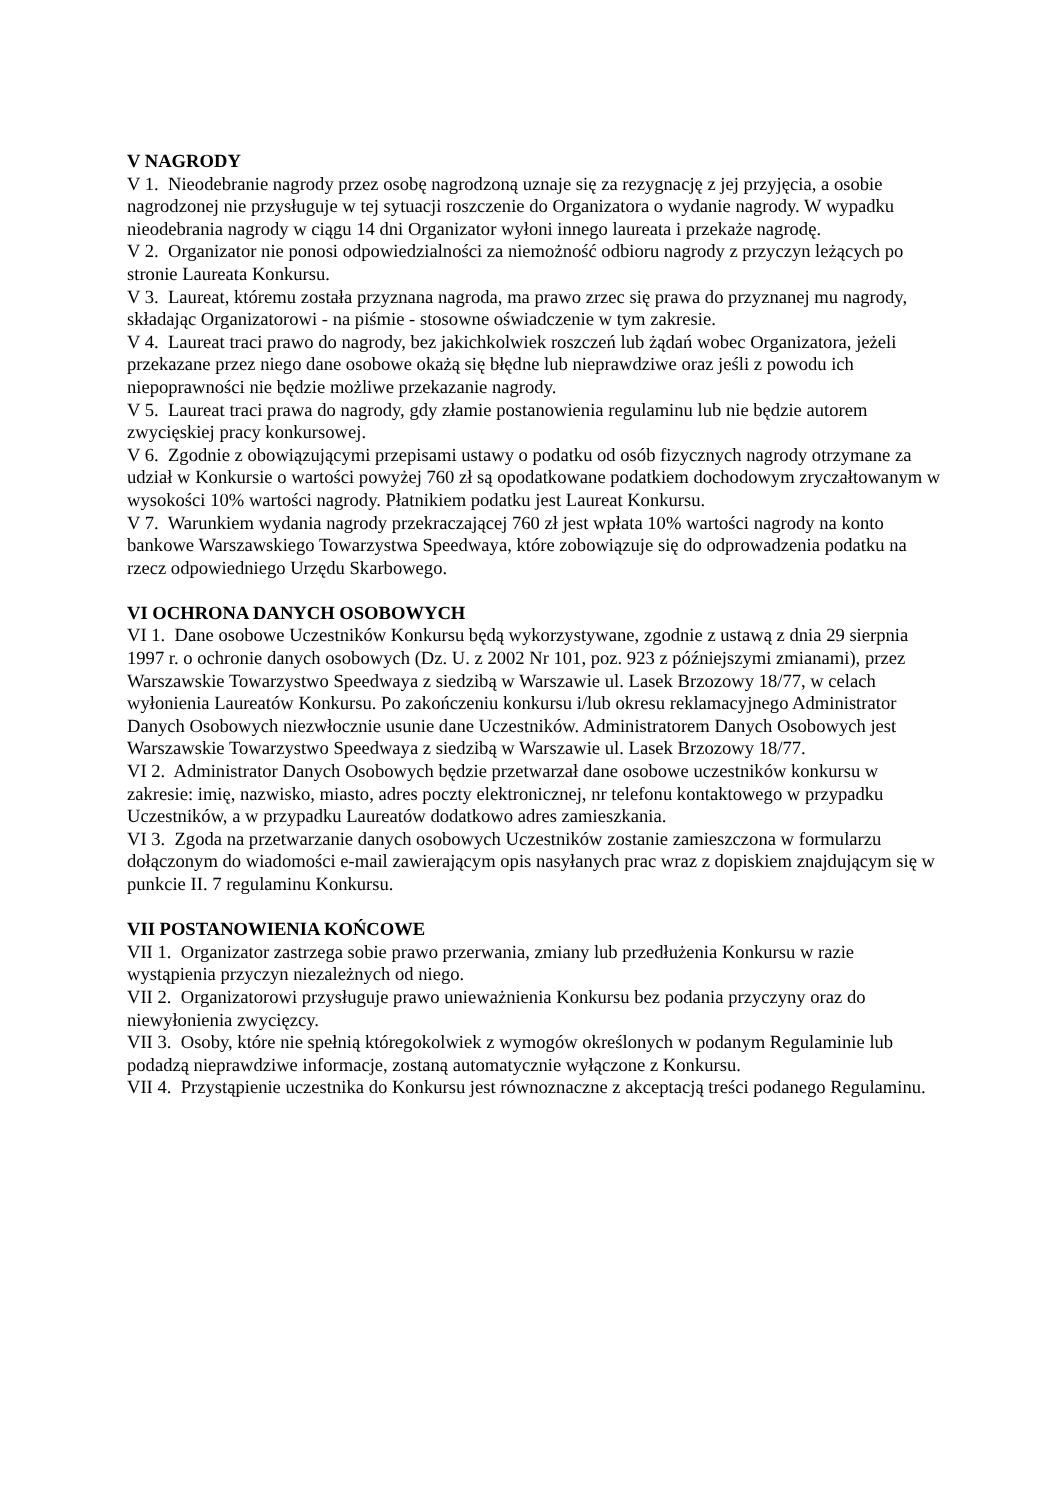V NAGRODY
V 1. Nieodebranie nagrody przez osobę nagrodzoną uznaje się za rezygnację z jej przyjęcia, a osobie nagrodzonej nie przysługuje w tej sytuacji roszczenie do Organizatora o wydanie nagrody. W wypadku nieodebrania nagrody w ciągu 14 dni Organizator wyłoni innego laureata i przekaże nagrodę.
V 2. Organizator nie ponosi odpowiedzialności za niemożność odbioru nagrody z przyczyn leżących po stronie Laureata Konkursu.
V 3. Laureat, któremu została przyznana nagroda, ma prawo zrzec się prawa do przyznanej mu nagrody, składając Organizatorowi - na piśmie - stosowne oświadczenie w tym zakresie.
V 4. Laureat traci prawo do nagrody, bez jakichkolwiek roszczeń lub żądań wobec Organizatora, jeżeli przekazane przez niego dane osobowe okażą się błędne lub nieprawdziwe oraz jeśli z powodu ich niepoprawności nie będzie możliwe przekazanie nagrody.
V 5. Laureat traci prawa do nagrody, gdy złamie postanowienia regulaminu lub nie będzie autorem zwycięskiej pracy konkursowej.
V 6. Zgodnie z obowiązującymi przepisami ustawy o podatku od osób fizycznych nagrody otrzymane za udział w Konkursie o wartości powyżej 760 zł są opodatkowane podatkiem dochodowym zryczałtowanym w wysokości 10% wartości nagrody. Płatnikiem podatku jest Laureat Konkursu.
V 7. Warunkiem wydania nagrody przekraczającej 760 zł jest wpłata 10% wartości nagrody na konto bankowe Warszawskiego Towarzystwa Speedwaya, które zobowiązuje się do odprowadzenia podatku na rzecz odpowiedniego Urzędu Skarbowego.
VI OCHRONA DANYCH OSOBOWYCH
VI 1. Dane osobowe Uczestników Konkursu będą wykorzystywane, zgodnie z ustawą z dnia 29 sierpnia 1997 r. o ochronie danych osobowych (Dz. U. z 2002 Nr 101, poz. 923 z późniejszymi zmianami), przez Warszawskie Towarzystwo Speedwaya z siedzibą w Warszawie ul. Lasek Brzozowy 18/77, w celach wyłonienia Laureatów Konkursu. Po zakończeniu konkursu i/lub okresu reklamacyjnego Administrator Danych Osobowych niezwłocznie usunie dane Uczestników. Administratorem Danych Osobowych jest Warszawskie Towarzystwo Speedwaya z siedzibą w Warszawie ul. Lasek Brzozowy 18/77.
VI 2. Administrator Danych Osobowych będzie przetwarzał dane osobowe uczestników konkursu w zakresie: imię, nazwisko, miasto, adres poczty elektronicznej, nr telefonu kontaktowego w przypadku Uczestników, a w przypadku Laureatów dodatkowo adres zamieszkania.
VI 3. Zgoda na przetwarzanie danych osobowych Uczestników zostanie zamieszczona w formularzu dołączonym do wiadomości e-mail zawierającym opis nasyłanych prac wraz z dopiskiem znajdującym się w punkcie II. 7 regulaminu Konkursu.
VII POSTANOWIENIA KOŃCOWE
VII 1. Organizator zastrzega sobie prawo przerwania, zmiany lub przedłużenia Konkursu w razie wystąpienia przyczyn niezależnych od niego.
VII 2. Organizatorowi przysługuje prawo unieważnienia Konkursu bez podania przyczyny oraz do niewyłonienia zwycięzcy.
VII 3. Osoby, które nie spełnią któregokolwiek z wymogów określonych w podanym Regulaminie lub podadzą nieprawdziwe informacje, zostaną automatycznie wyłączone z Konkursu.
VII 4. Przystąpienie uczestnika do Konkursu jest równoznaczne z akceptacją treści podanego Regulaminu.